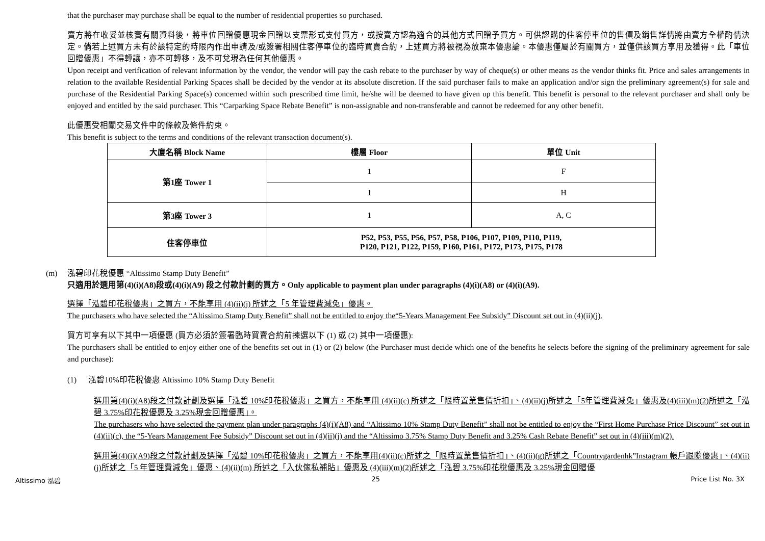that the purchaser may purchase shall be equal to the number of residential properties so purchased.
賣方將在收妥並核實有關資料後，將車位回贈優惠現金回贈以支票形式支付買方，或按賣方認為適合的其他方式回贈予買方。可供認購的住客停車位的售價及銷售詳情將由賣方全權酌情決定。倘若上述買方未有於該特定的時限內作出申請及/或簽署相關住客停車位的臨時買賣合約，上述買方將被視為放棄本優惠論。本優惠僅屬於有關買方，並僅供該買方享用及獲得。此「車位回贈優惠」不得轉讓，亦不可轉移，及不可兌現為任何其他優惠。
Upon receipt and verification of relevant information by the vendor, the vendor will pay the cash rebate to the purchaser by way of cheque(s) or other means as the vendor thinks fit. Price and sales arrangements in relation to the available Residential Parking Spaces shall be decided by the vendor at its absolute discretion. If the said purchaser fails to make an application and/or sign the preliminary agreement(s) for sale and purchase of the Residential Parking Space(s) concerned within such prescribed time limit, he/she will be deemed to have given up this benefit. This benefit is personal to the relevant purchaser and shall only be enjoyed and entitled by the said purchaser. This “Carparking Space Rebate Benefit” is non-assignable and non-transferable and cannot be redeemed for any other benefit.
此優惠受相關交易文件中的條款及條件約束。
This benefit is subject to the terms and conditions of the relevant transaction document(s).
| 大廈名稱 Block Name | 樓層 Floor | 單位 Unit |
| --- | --- | --- |
| 第1座 Tower 1 | 1 | F |
| | 1 | H |
| 第3座 Tower 3 | 1 | A, C |
| 住客停車位 | P52, P53, P55, P56, P57, P58, P106, P107, P109, P110, P119, P120, P121, P122, P159, P160, P161, P172, P173, P175, P178 | |
(m) 泓碧印花稅優惠 “Altissimo Stamp Duty Benefit”
只適用於選用第(4)(i)(A8)段或(4)(i)(A9) 段之付款計劃的買方。Only applicable to payment plan under paragraphs (4)(i)(A8) or (4)(i)(A9).
選擇「泓碧印花稅優惠」之買方，不能享用 (4)(ii)(j) 所述之「5 年管理費減免」優惠。
The purchasers who have selected the “Altissimo Stamp Duty Benefit” shall not be entitled to enjoy the“5-Years Management Fee Subsidy” Discount set out in (4)(ii)(j).
買方可享有以下其中一項優惠 (買方必須於簽署臨時買賣合約前揀選以下 (1) 或 (2) 其中一項優惠):
The purchasers shall be entitled to enjoy either one of the benefits set out in (1) or (2) below (the Purchaser must decide which one of the benefits he selects before the signing of the preliminary agreement for sale and purchase):
(1) 泓碧10%印花稅優惠 Altissimo 10% Stamp Duty Benefit
選用第(4)(i)(A8)段之付款計劃及選擇「泓碧 10%印花稅優惠」之買方，不能享用 (4)(ii)(c) 所述之「限時置業售價折扣」、(4)(ii)(j)所述之「5年管理費減免」優惠及(4)(iii)(m)(2)所述之「泓碧 3.75%印花稅優惠及 3.25%現金回贈優惠」。
The purchasers who have selected the payment plan under paragraphs (4)(i)(A8) and “Altissimo 10% Stamp Duty Benefit” shall not be entitled to enjoy the “First Home Purchase Price Discount” set out in (4)(ii)(c), the “5-Years Management Fee Subsidy” Discount set out in (4)(ii)(j) and the “Altissimo 3.75% Stamp Duty Benefit and 3.25% Cash Rebate Benefit” set out in (4)(iii)(m)(2).
選用第(4)(i)(A9)段之付款計劃及選擇「泓碧 10%印花稅優惠」之買方，不能享用(4)(ii)(c)所述之「限時置業售價折扣」、(4)(ii)(g)所述之「Countrygardenhk”Instagram 帳戶跟隨優惠」、(4)(ii)(j)所述之「5 年管理費減免」優惠、(4)(ii)(m) 所述之「入伙傢私補貼」優惠及 (4)(iii)(m)(2)所述之「泓碧 3.75%印花稅優惠及 3.25%現金回贈優
Altissimo 泓碧 25 Price List No. 3X